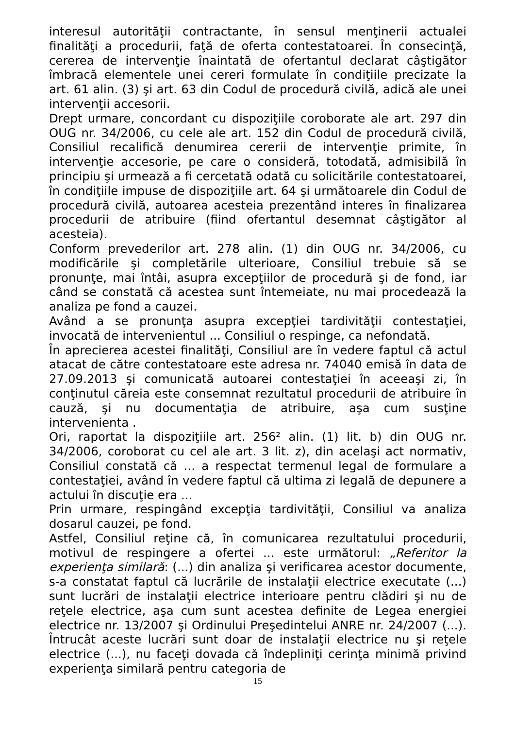interesul autorităţii contractante, în sensul menţinerii actualei finalităţi a procedurii, faţă de oferta contestatoarei. În consecinţă, cererea de intervenţie înaintată de ofertantul declarat câştigător îmbracă elementele unei cereri formulate în condiţiile precizate la art. 61 alin. (3) şi art. 63 din Codul de procedură civilă, adică ale unei intervenţii accesorii.
Drept urmare, concordant cu dispoziţiile coroborate ale art. 297 din OUG nr. 34/2006, cu cele ale art. 152 din Codul de procedură civilă, Consiliul recalifică denumirea cererii de intervenţie primite, în intervenţie accesorie, pe care o consideră, totodată, admisibilă în principiu şi urmează a fi cercetată odată cu solicitările contestatoarei, în condiţiile impuse de dispoziţiile art. 64 şi următoarele din Codul de procedură civilă, autoarea acesteia prezentând interes în finalizarea procedurii de atribuire (fiind ofertantul desemnat câştigător al acesteia).
Conform prevederilor art. 278 alin. (1) din OUG nr. 34/2006, cu modificările şi completările ulterioare, Consiliul trebuie să se pronunţe, mai întâi, asupra excepţiilor de procedură şi de fond, iar când se constată că acestea sunt întemeiate, nu mai procedează la analiza pe fond a cauzei.
Având a se pronunţa asupra excepţiei tardivităţii contestaţiei, invocată de intervenientul ... Consiliul o respinge, ca nefondată.
În aprecierea acestei finalităţi, Consiliul are în vedere faptul că actul atacat de către contestatoare este adresa nr. 74040 emisă în data de 27.09.2013 şi comunicată autoarei contestaţiei în aceeaşi zi, în conţinutul căreia este consemnat rezultatul procedurii de atribuire în cauză, şi nu documentaţia de atribuire, aşa cum susţine intervenienta .
Ori, raportat la dispoziţiile art. 256² alin. (1) lit. b) din OUG nr. 34/2006, coroborat cu cel ale art. 3 lit. z), din acelaşi act normativ, Consiliul constată că ... a respectat termenul legal de formulare a contestaţiei, având în vedere faptul că ultima zi legală de depunere a actului în discuţie era ...
Prin urmare, respingând excepţia tardivităţii, Consiliul va analiza dosarul cauzei, pe fond.
Astfel, Consiliul reţine că, în comunicarea rezultatului procedurii, motivul de respingere a ofertei ... este următorul: „Referitor la experienţa similară: (...) din analiza şi verificarea acestor documente, s-a constatat faptul că lucrările de instalaţii electrice executate (...) sunt lucrări de instalaţii electrice interioare pentru clădiri şi nu de reţele electrice, aşa cum sunt acestea definite de Legea energiei electrice nr. 13/2007 şi Ordinului Preşedintelui ANRE nr. 24/2007 (...). Întrucât aceste lucrări sunt doar de instalaţii electrice nu şi reţele electrice (...), nu faceţi dovada că îndepliniţi cerinţa minimă privind experienţa similară pentru categoria de
15